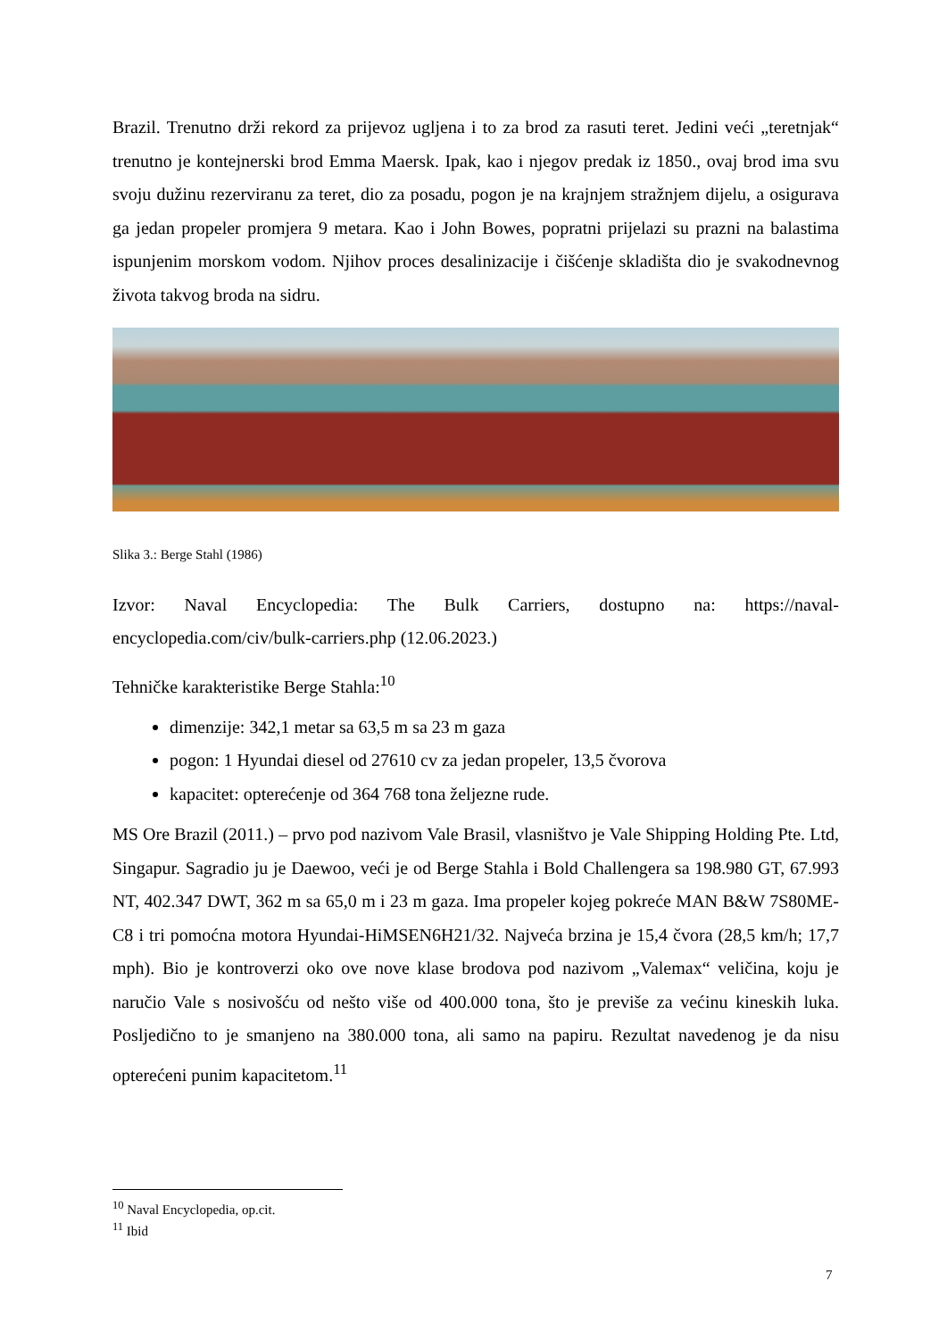Brazil. Trenutno drži rekord za prijevoz ugljena i to za brod za rasuti teret. Jedini veći „teretnjak“ trenutno je kontejnerski brod Emma Maersk. Ipak, kao i njegov predak iz 1850., ovaj brod ima svu svoju dužinu rezerviranu za teret, dio za posadu, pogon je na krajnjem stražnjem dijelu, a osigurava ga jedan propeler promjera 9 metara. Kao i John Bowes, popratni prijelazi su prazni na balastima ispunjenim morskom vodom. Njihov proces desalinizacije i čišćenje skladišta dio je svakodnevnog života takvog broda na sidru.
Slika 3.: Berge Stahl (1986)
Izvor: Naval Encyclopedia: The Bulk Carriers, dostupno na: https://naval-encyclopedia.com/civ/bulk-carriers.php (12.06.2023.)
Tehničke karakteristike Berge Stahla:<sup>10</sup>
dimenzije: 342,1 metar sa 63,5 m sa 23 m gaza
pogon: 1 Hyundai diesel od 27610 cv za jedan propeler, 13,5 čvorova
kapacitet: opterećenje od 364 768 tona željezne rude.
MS Ore Brazil (2011.) – prvo pod nazivom Vale Brasil, vlasništvo je Vale Shipping Holding Pte. Ltd, Singapur. Sagradio ju je Daewoo, veći je od Berge Stahla i Bold Challengera sa 198.980 GT, 67.993 NT, 402.347 DWT, 362 m sa 65,0 m i 23 m gaza. Ima propeler kojeg pokreće MAN B&W 7S80ME-C8 i tri pomoćna motora Hyundai-HiMSEN6H21/32. Najveća brzina je 15,4 čvora (28,5 km/h; 17,7 mph). Bio je kontroverzi oko ove nove klase brodova pod nazivom „Valemax“ veličina, koju je naručio Vale s nosivošću od nešto više od 400.000 tona, što je previše za većinu kineskih luka. Posljedično to je smanjeno na 380.000 tona, ali samo na papiru. Rezultat navedenog je da nisu opterećeni punim kapacitetom.<sup>11</sup>
<sup>10</sup> Naval Encyclopedia, op.cit.
<sup>11</sup> Ibid
7